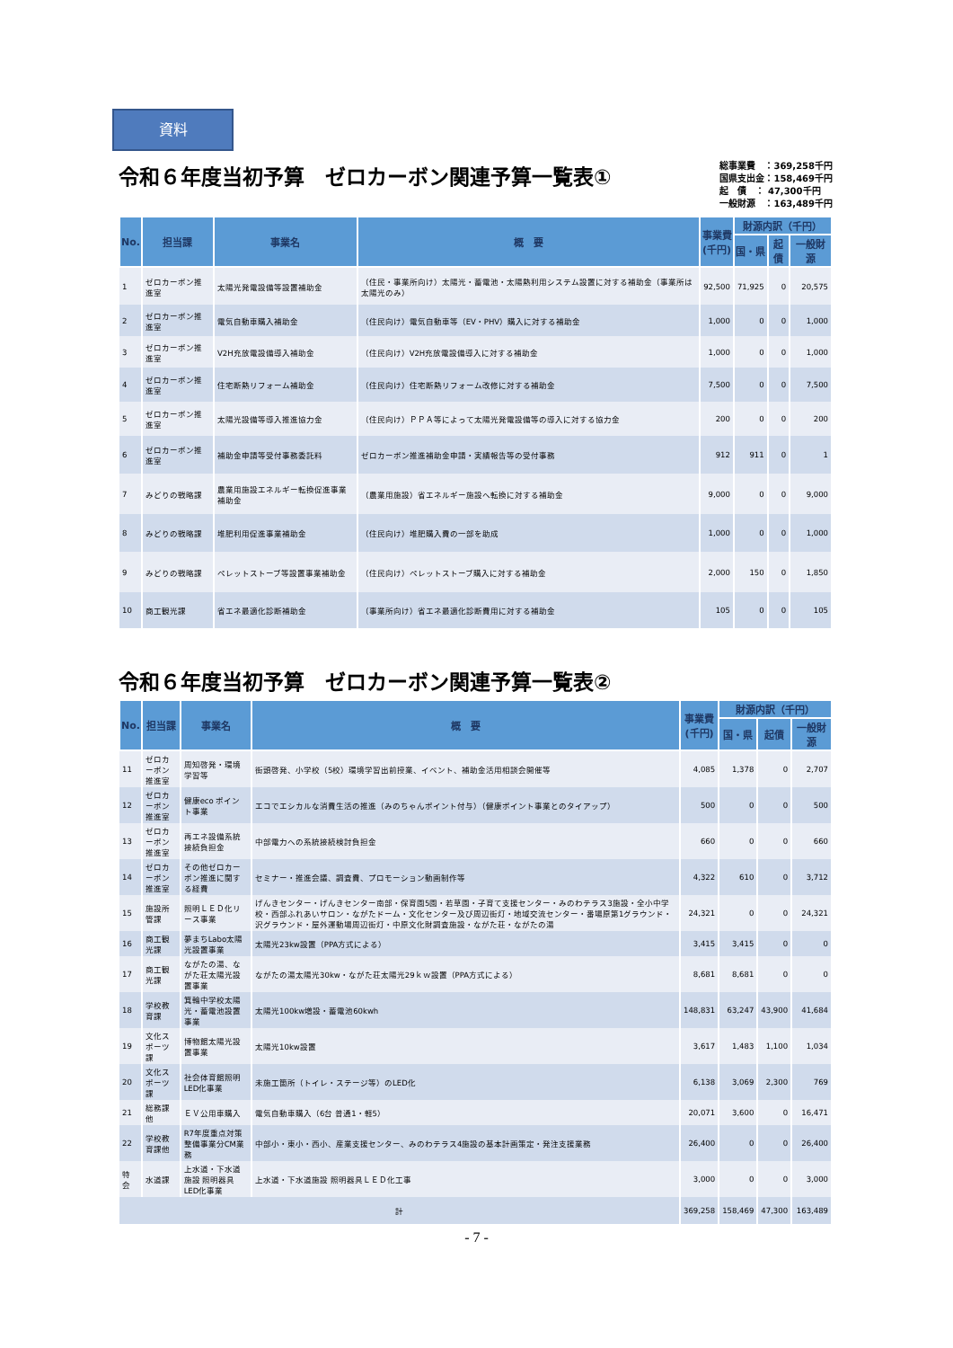資料
令和６年度当初予算　ゼロカーボン関連予算一覧表①
総事業費　：369,258千円
国県支出金：158,469千円
起　債　： 47,300千円
一般財源　：163,489千円
| No. | 担当課 | 事業名 | 概 要 | 事業費 (千円) | 財源内訳（千円） | | |
| --- | --- | --- | --- | --- | --- | --- | --- |
| | | | | | 国・県 | 起債 | 一般財源 |
| 1 | ゼロカーボン推進室 | 太陽光発電設備等設置補助金 | （住民・事業所向け）太陽光・蓄電池・太陽熱利用システム設置に対する補助金（事業所は太陽光のみ） | 92,500 | 71,925 | 0 | 20,575 |
| 2 | ゼロカーボン推進室 | 電気自動車購入補助金 | （住民向け）電気自動車等（EV・PHV）購入に対する補助金 | 1,000 | 0 | 0 | 1,000 |
| 3 | ゼロカーボン推進室 | V2H充放電設備導入補助金 | （住民向け）V2H充放電設備導入に対する補助金 | 1,000 | 0 | 0 | 1,000 |
| 4 | ゼロカーボン推進室 | 住宅断熱リフォーム補助金 | （住民向け）住宅断熱リフォーム改修に対する補助金 | 7,500 | 0 | 0 | 7,500 |
| 5 | ゼロカーボン推進室 | 太陽光設備等導入推進協力金 | （住民向け）ＰＰＡ等によって太陽光発電設備等の導入に対する協力金 | 200 | 0 | 0 | 200 |
| 6 | ゼロカーボン推進室 | 補助金申請等受付事務委託料 | ゼロカーボン推進補助金申請・実績報告等の受付事務 | 912 | 911 | 0 | 1 |
| 7 | みどりの戦略課 | 農業用施設エネルギー転換促進事業補助金 | （農業用施設）省エネルギー施設へ転換に対する補助金 | 9,000 | 0 | 0 | 9,000 |
| 8 | みどりの戦略課 | 堆肥利用促進事業補助金 | （住民向け）堆肥購入費の一部を助成 | 1,000 | 0 | 0 | 1,000 |
| 9 | みどりの戦略課 | ペレットストーブ等設置事業補助金 | （住民向け）ペレットストーブ購入に対する補助金 | 2,000 | 150 | 0 | 1,850 |
| 10 | 商工観光課 | 省エネ最適化診断補助金 | （事業所向け）省エネ最適化診断費用に対する補助金 | 105 | 0 | 0 | 105 |
令和６年度当初予算　ゼロカーボン関連予算一覧表②
| No. | 担当課 | 事業名 | 概 要 | 事業費 (千円) | 財源内訳（千円） | | |
| --- | --- | --- | --- | --- | --- | --- | --- |
| | | | | | 国・県 | 起債 | 一般財源 |
| 11 | ゼロカーボン推進室 | 周知啓発・環境学習等 | 街頭啓発、小学校（5校）環境学習出前授業、イベント、補助金活用相談会開催等 | 4,085 | 1,378 | 0 | 2,707 |
| 12 | ゼロカーボン推進室 | 健康eco ポイント事業 | エコでエシカルな消費生活の推進（みのちゃんポイント付与）（健康ポイント事業とのタイアップ） | 500 | 0 | 0 | 500 |
| 13 | ゼロカーボン推進室 | 再エネ設備系統接続負担金 | 中部電力への系統接続検討負担金 | 660 | 0 | 0 | 660 |
| 14 | ゼロカーボン推進室 | その他ゼロカーボン推進に関する経費 | セミナー・推進会議、調査費、プロモーション動画制作等 | 4,322 | 610 | 0 | 3,712 |
| 15 | 施設所管課 | 照明ＬＥＤ化リース事業 | げんきセンター・げんきセンター南部・保育園5園・若草園・子育て支援センター・みのわテラス3施設・全小中学校・西部ふれあいサロン・ながたドーム・文化センター及び周辺街灯・地域交流センター・番場原第1グラウンド・沢グラウンド・屋外運動場周辺街灯・中原文化財調査施設・ながた荘・ながたの湯 | 24,321 | 0 | 0 | 24,321 |
| 16 | 商工観光課 | 夢まちLabo太陽光設置事業 | 太陽光23kw設置（PPA方式による） | 3,415 | 3,415 | 0 | 0 |
| 17 | 商工観光課 | ながたの湯、ながた荘太陽光設置事業 | ながたの湯太陽光30kw・ながた荘太陽光29ｋｗ設置（PPA方式による） | 8,681 | 8,681 | 0 | 0 |
| 18 | 学校教育課 | 箕輪中学校太陽光・蓄電池設置事業 | 太陽光100kw増設・蓄電池60kwh | 148,831 | 63,247 | 43,900 | 41,684 |
| 19 | 文化スポーツ課 | 博物館太陽光設置事業 | 太陽光10kw設置 | 3,617 | 1,483 | 1,100 | 1,034 |
| 20 | 文化スポーツ課 | 社会体育館照明LED化事業 | 未施工箇所（トイレ・ステージ等）のLED化 | 6,138 | 3,069 | 2,300 | 769 |
| 21 | 総務課他 | ＥＶ公用車購入 | 電気自動車購入（6台 普通1・軽5） | 20,071 | 3,600 | 0 | 16,471 |
| 22 | 学校教育課他 | R7年度重点対策整備事業分CM業務 | 中部小・東小・西小、産業支援センター、みのわテラス4施設の基本計画策定・発注支援業務 | 26,400 | 0 | 0 | 26,400 |
| 特会 | 水道課 | 上水道・下水道施設 照明器具LED化事業 | 上水道・下水道施設 照明器具ＬＥＤ化工事 | 3,000 | 0 | 0 | 3,000 |
| 計 | | | | 369,258 | 158,469 | 47,300 | 163,489 |
- 7 -